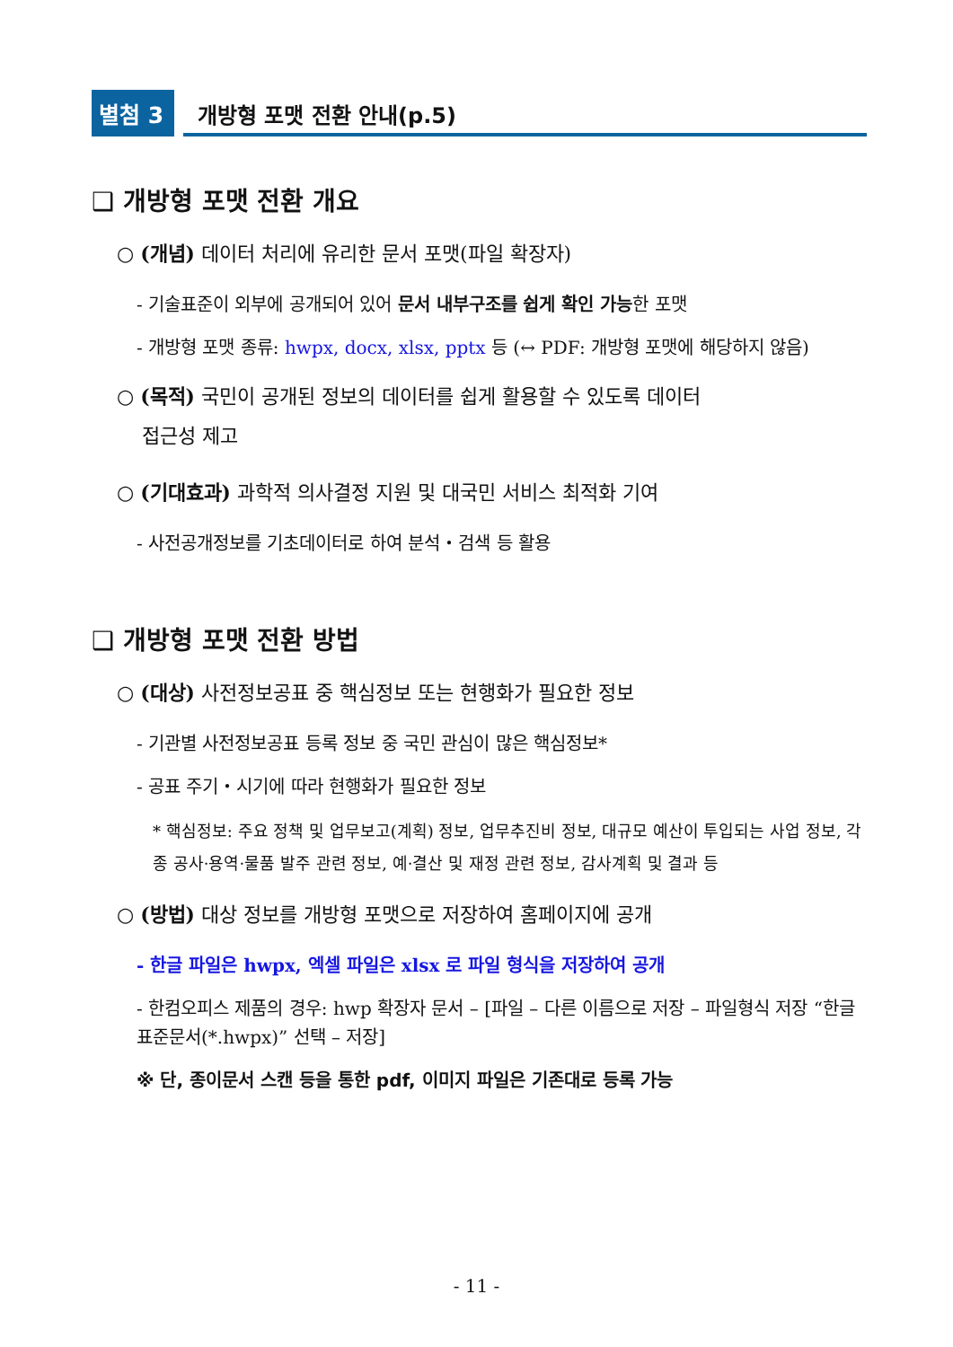별첨 3
개방형 포맷 전환 안내(p.5)
❑ 개방형 포맷 전환 개요
○ (개념) 데이터 처리에 유리한 문서 포맷(파일 확장자)
- 기술표준이 외부에 공개되어 있어 문서 내부구조를 쉽게 확인 가능한 포맷
- 개방형 포맷 종류: hwpx, docx, xlsx, pptx 등 (↔ PDF: 개방형 포맷에 해당하지 않음)
○ (목적) 국민이 공개된 정보의 데이터를 쉽게 활용할 수 있도록 데이터
접근성 제고
○ (기대효과) 과학적 의사결정 지원 및 대국민 서비스 최적화 기여
- 사전공개정보를 기초데이터로 하여 분석・검색 등 활용
❑ 개방형 포맷 전환 방법
○ (대상) 사전정보공표 중 핵심정보 또는 현행화가 필요한 정보
- 기관별 사전정보공표 등록 정보 중 국민 관심이 많은 핵심정보*
- 공표 주기・시기에 따라 현행화가 필요한 정보
* 핵심정보: 주요 정책 및 업무보고(계획) 정보, 업무추진비 정보, 대규모 예산이 투입되는 사업 정보, 각종 공사·용역·물품 발주 관련 정보, 예·결산 및 재정 관련 정보, 감사계획 및 결과 등
○ (방법) 대상 정보를 개방형 포맷으로 저장하여 홈페이지에 공개
- 한글 파일은 hwpx, 엑셀 파일은 xlsx 로 파일 형식을 저장하여 공개
- 한컴오피스 제품의 경우: hwp 확장자 문서 – [파일 – 다른 이름으로 저장 – 파일형식 저장 “한글표준문서(*.hwpx)” 선택 – 저장]
※ 단, 종이문서 스캔 등을 통한 pdf, 이미지 파일은 기존대로 등록 가능
- 11 -